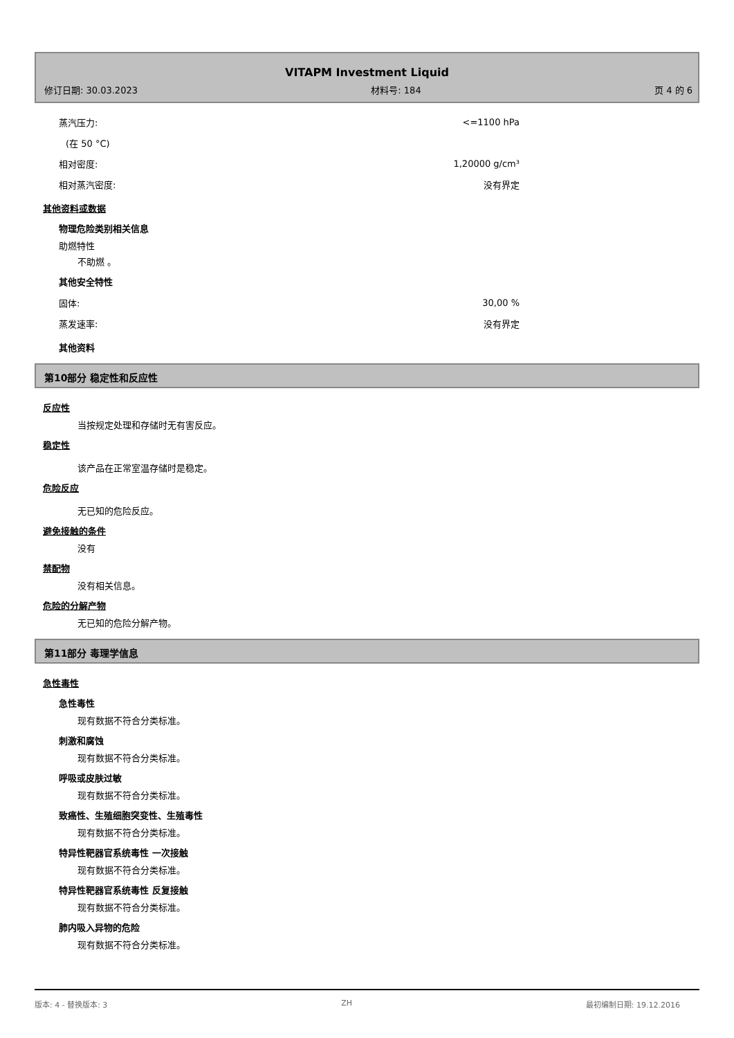VITAPM Investment Liquid
修订日期: 30.03.2023 材料号: 184 页 4 的 6
蒸汽压力: <=1100 hPa
(在 50 °C)
相对密度: 1,20000 g/cm³
相对蒸汽密度: 没有界定
其他资料或数据
物理危险类别相关信息
助燃特性
不助燃 。
其他安全特性
固体: 30,00 %
蒸发速率: 没有界定
其他资料
第10部分 稳定性和反应性
反应性
当按规定处理和存储时无有害反应。
稳定性
该产品在正常室温存储时是稳定。
危险反应
无已知的危险反应。
避免接触的条件
没有
禁配物
没有相关信息。
危险的分解产物
无已知的危险分解产物。
第11部分 毒理学信息
急性毒性
急性毒性
现有数据不符合分类标准。
刺激和腐蚀
现有数据不符合分类标准。
呼吸或皮肤过敏
现有数据不符合分类标准。
致癌性、生殖细胞突变性、生殖毒性
现有数据不符合分类标准。
特异性靶器官系统毒性 一次接触
现有数据不符合分类标准。
特异性靶器官系统毒性 反复接触
现有数据不符合分类标准。
肺内吸入异物的危险
现有数据不符合分类标准。
版本: 4 - 替换版本: 3 ZH 最初编制日期: 19.12.2016